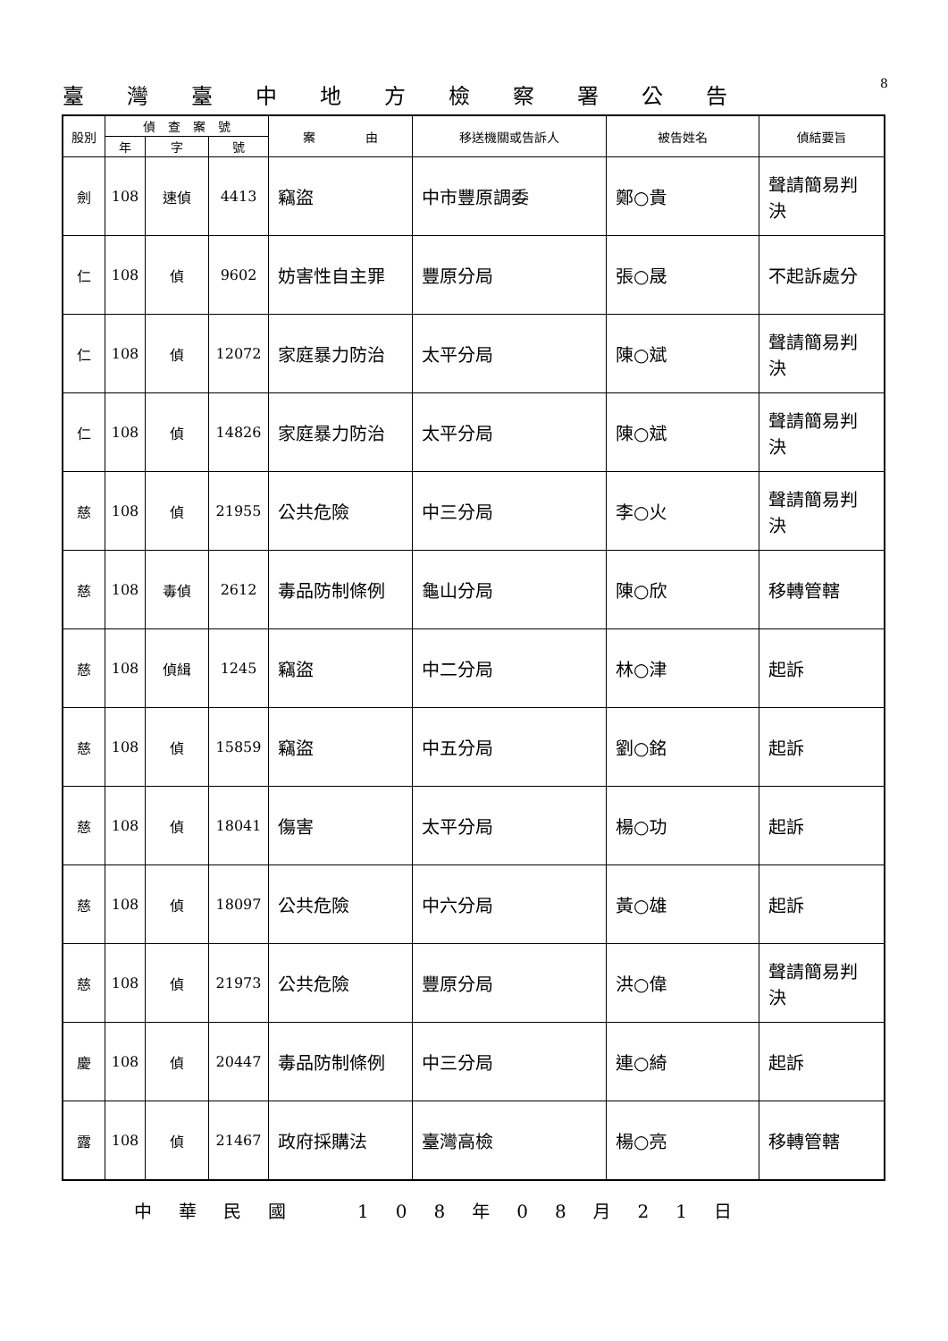8
臺灣臺中地方檢察署公告
| 股別 | 偵 查 案 號 | | | 案 由 | 移送機關或告訴人 | 被告姓名 | 偵結要旨 |
| --- | --- | --- | --- | --- | --- | --- | --- |
| | 年 | 字 | 號 | | | | |
| 劍 | 108 | 速偵 | 4413 | 竊盜 | 中市豐原調委 | 鄭○貴 | 聲請簡易判決 |
| 仁 | 108 | 偵 | 9602 | 妨害性自主罪 | 豐原分局 | 張○晟 | 不起訴處分 |
| 仁 | 108 | 偵 | 12072 | 家庭暴力防治 | 太平分局 | 陳○斌 | 聲請簡易判決 |
| 仁 | 108 | 偵 | 14826 | 家庭暴力防治 | 太平分局 | 陳○斌 | 聲請簡易判決 |
| 慈 | 108 | 偵 | 21955 | 公共危險 | 中三分局 | 李○火 | 聲請簡易判決 |
| 慈 | 108 | 毒偵 | 2612 | 毒品防制條例 | 龜山分局 | 陳○欣 | 移轉管轄 |
| 慈 | 108 | 偵緝 | 1245 | 竊盜 | 中二分局 | 林○津 | 起訴 |
| 慈 | 108 | 偵 | 15859 | 竊盜 | 中五分局 | 劉○銘 | 起訴 |
| 慈 | 108 | 偵 | 18041 | 傷害 | 太平分局 | 楊○功 | 起訴 |
| 慈 | 108 | 偵 | 18097 | 公共危險 | 中六分局 | 黃○雄 | 起訴 |
| 慈 | 108 | 偵 | 21973 | 公共危險 | 豐原分局 | 洪○偉 | 聲請簡易判決 |
| 慶 | 108 | 偵 | 20447 | 毒品防制條例 | 中三分局 | 連○綺 | 起訴 |
| 露 | 108 | 偵 | 21467 | 政府採購法 | 臺灣高檢 | 楊○亮 | 移轉管轄 |
中華民國　108年08月21日